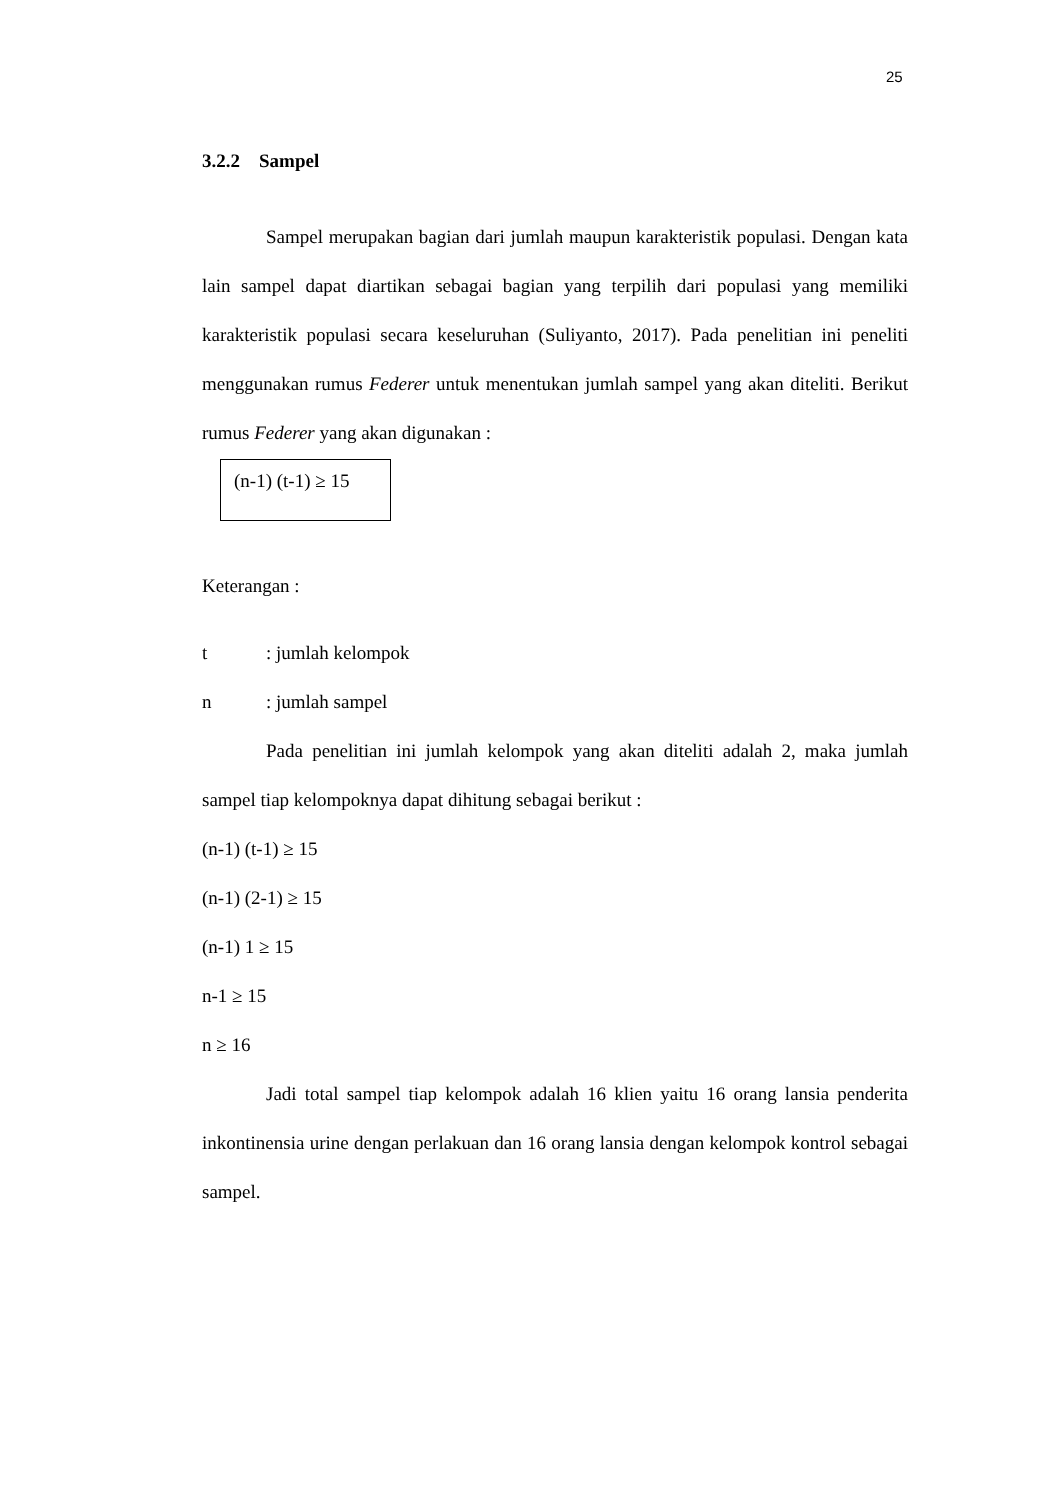25
3.2.2 Sampel
Sampel merupakan bagian dari jumlah maupun karakteristik populasi. Dengan kata lain sampel dapat diartikan sebagai bagian yang terpilih dari populasi yang memiliki karakteristik populasi secara keseluruhan (Suliyanto, 2017). Pada penelitian ini peneliti menggunakan rumus Federer untuk menentukan jumlah sampel yang akan diteliti. Berikut rumus Federer yang akan digunakan :
(n-1) (t-1) ≥ 15
Keterangan :
t: jumlah kelompok
n: jumlah sampel
Pada penelitian ini jumlah kelompok yang akan diteliti adalah 2, maka jumlah sampel tiap kelompoknya dapat dihitung sebagai berikut :
(n-1) (t-1) ≥ 15
(n-1) (2-1) ≥ 15
(n-1) 1 ≥ 15
n-1 ≥ 15
n ≥ 16
Jadi total sampel tiap kelompok adalah 16 klien yaitu 16 orang lansia penderita inkontinensia urine dengan perlakuan dan 16 orang lansia dengan kelompok kontrol sebagai sampel.